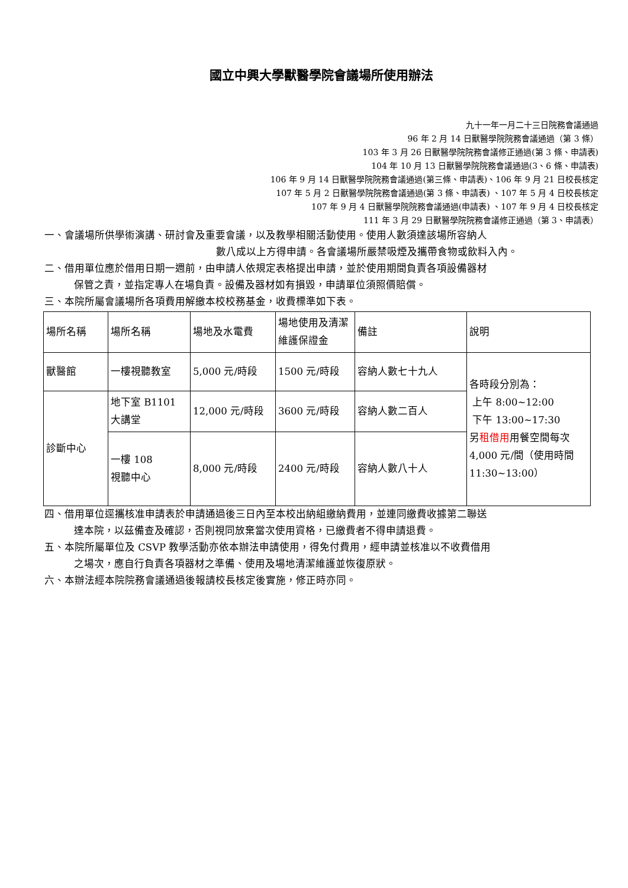國立中興大學獸醫學院會議場所使用辦法
九十一年一月二十三日院務會議通過
96 年 2 月 14 日獸醫學院院務會議通過（第 3 條）
103 年 3 月 26 日獸醫學院院務會議修正通過(第 3 條、申請表)
104 年 10 月 13 日獸醫學院院務會議通過(3、6 條、申請表)
106 年 9 月 14 日獸醫學院院務會議通過(第三條、申請表)、106 年 9 月 21 日校長核定
107 年 5 月 2 日獸醫學院院務會議通過(第 3 條、申請表) 、107 年 5 月 4 日校長核定
107 年 9 月 4 日獸醫學院院務會議通過(申請表) 、107 年 9 月 4 日校長核定
111 年 3 月 29 日獸醫學院院務會議修正通過（第 3、申請表）
一、會議場所供學術演講、研討會及重要會議，以及教學相關活動使用。使用人數須達該場所容納人
數八成以上方得申請。各會議場所嚴禁吸煙及攜帶食物或飲料入內。
二、借用單位應於借用日期一週前，由申請人依規定表格提出申請，並於使用期間負責各項設備器材
保管之責，並指定專人在場負責。設備及器材如有損毀，申請單位須照價賠償。
三、本院所屬會議場所各項費用解繳本校校務基金，收費標準如下表。
| 場所名稱 | 場所名稱 | 場地及水電費 | 場地使用及清潔維護保證金 | 備註 | 說明 |
| --- | --- | --- | --- | --- | --- |
| 獸醫館 | 一樓視聽教室 | 5,000 元/時段 | 1500 元/時段 | 容納人數七十九人 | 各時段分別為： 上午 8:00~12:00 下午 13:00~17:30 另 租借用 用餐空間每次 4,000 元/間（使用時間 11:30~13:00） |
| 診斷中心 | 地下室 B1101 大講堂 | 12,000 元/時段 | 3600 元/時段 | 容納人數二百人 | |
| | 一樓 108 視聽中心 | 8,000 元/時段 | 2400 元/時段 | 容納人數八十人 | |
四、借用單位逕攜核准申請表於申請通過後三日內至本校出納組繳納費用，並連同繳費收據第二聯送
達本院，以茲備查及確認，否則視同放棄當次使用資格，已繳費者不得申請退費。
五、本院所屬單位及 CSVP 教學活動亦依本辦法申請使用，得免付費用，經申請並核准以不收費借用
之場次，應自行負責各項器材之準備、使用及場地清潔維護並恢復原狀。
六、本辦法經本院院務會議通過後報請校長核定後實施，修正時亦同。